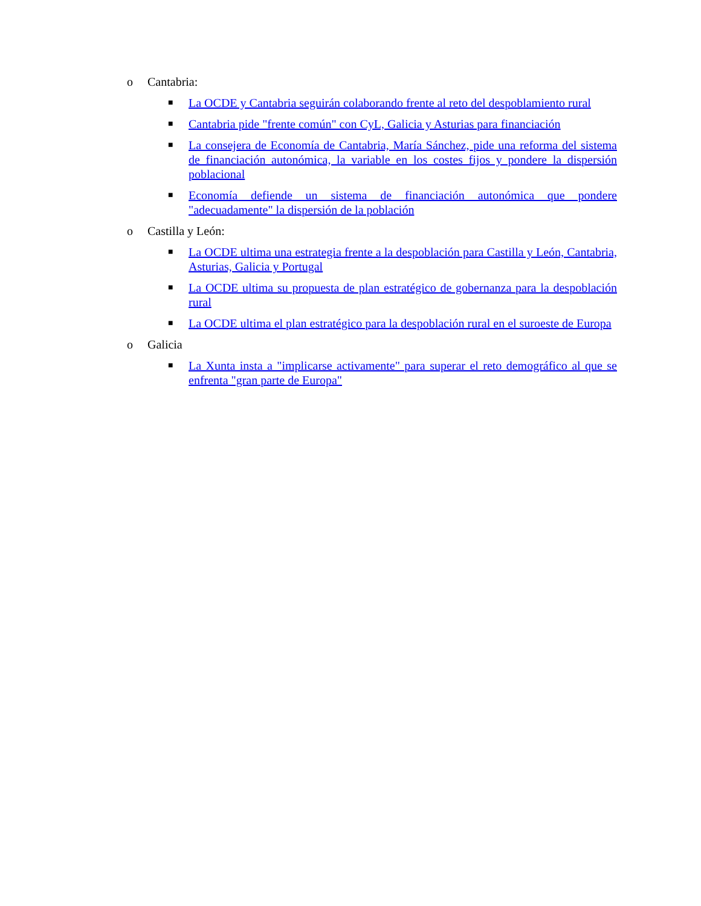o Cantabria:
■ La OCDE y Cantabria seguirán colaborando frente al reto del despoblamiento rural
■ Cantabria pide "frente común" con CyL, Galicia y Asturias para financiación
■ La consejera de Economía de Cantabria, María Sánchez, pide una reforma del sistema de financiación autonómica, la variable en los costes fijos y pondere la dispersión poblacional
■ Economía defiende un sistema de financiación autonómica que pondere "adecuadamente" la dispersión de la población
o Castilla y León:
■ La OCDE ultima una estrategia frente a la despoblación para Castilla y León, Cantabria, Asturias, Galicia y Portugal
■ La OCDE ultima su propuesta de plan estratégico de gobernanza para la despoblación rural
■ La OCDE ultima el plan estratégico para la despoblación rural en el suroeste de Europa
o Galicia
■ La Xunta insta a "implicarse activamente" para superar el reto demográfico al que se enfrenta "gran parte de Europa"